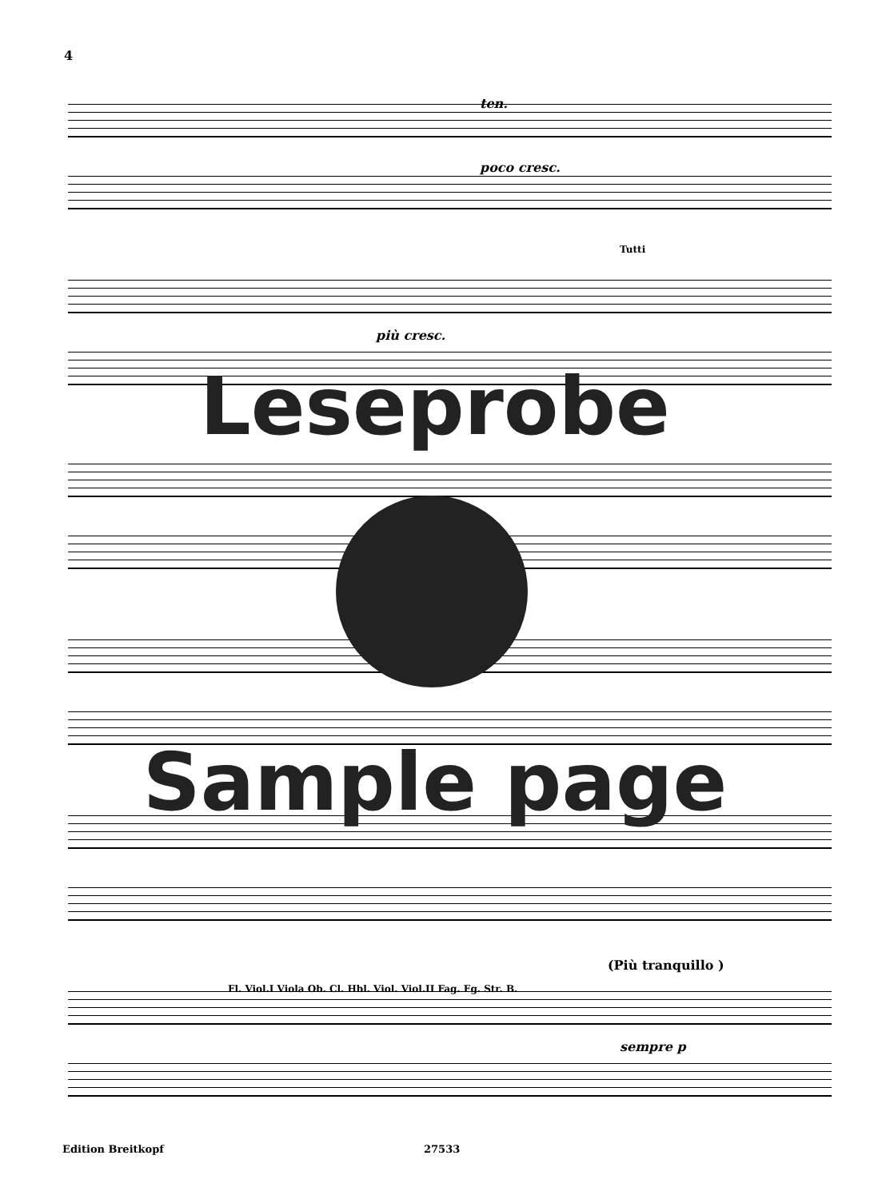4
Leseprobe
Sample page
ten.
poco cresc.
più cresc.
Tutti
(Più tranquillo )
sempre p
Fl. Viol.I Viola Ob. Cl. Hbl. Viol. Viol.II Fag. Fg. Str. B.
Edition Breitkopf 27533